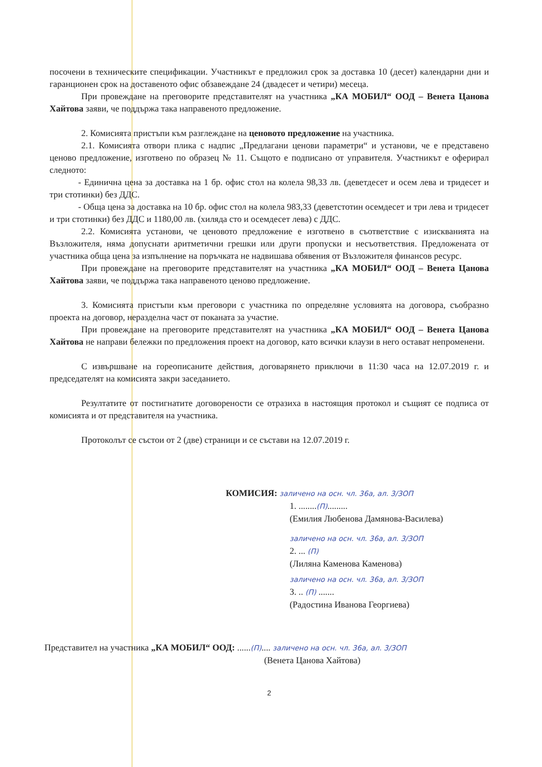посочени в техническите спецификации. Участникът е предложил срок за доставка 10 (десет) календарни дни и гаранционен срок на доставеното офис обзавеждане 24 (двадесет и четири) месеца.
При провеждане на преговорите представителят на участника „КА МОБИЛ“ ООД – Венета Цанова Хайтова заяви, че поддържа така направеното предложение.
2. Комисията пристъпи към разглеждане на ценовото предложение на участника.
2.1. Комисията отвори плика с надпис „Предлагани ценови параметри“ и установи, че е представено ценово предложение, изготвено по образец № 11. Същото е подписано от управителя. Участникът е оферирал следното:
- Единична цена за доставка на 1 бр. офис стол на колела 98,33 лв. (деветдесет и осем лева и тридесет и три стотинки) без ДДС.
- Обща цена за доставка на 10 бр. офис стол на колела 983,33 (деветстотин осемдесет и три лева и тридесет и три стотинки) без ДДС и 1180,00 лв. (хиляда сто и осемдесет лева) с ДДС.
2.2. Комисията установи, че ценовото предложение е изготвено в съответствие с изискванията на Възложителя, няма допуснати аритметични грешки или други пропуски и несъответствия. Предложената от участника обща цена за изпълнение на поръчката не надвишава обявения от Възложителя финансов ресурс.
При провеждане на преговорите представителят на участника „КА МОБИЛ“ ООД – Венета Цанова Хайтова заяви, че поддържа така направеното ценово предложение.
3. Комисията пристъпи към преговори с участника по определяне условията на договора, съобразно проекта на договор, неразделна част от поканата за участие.
При провеждане на преговорите представителят на участника „КА МОБИЛ“ ООД – Венета Цанова Хайтова не направи бележки по предложения проект на договор, като всички клаузи в него остават непроменени.
С извършване на гореописаните действия, договарянето приключи в 11:30 часа на 12.07.2019 г. и председателят на комисията закри заседанието.
Резултатите от постигнатите договорености се отразиха в настоящия протокол и същият се подписа от комисията и от представителя на участника.
Протоколът се състои от 2 (две) страници и се състави на 12.07.2019 г.
КОМИСИЯ: заличено на осн. чл. 36а, ал. 3/ЗОП
1. ........(П).........
(Емилия Любенова Дамянова-Василева)
заличено на осн. чл. 36а, ал. 3/ЗОП
2. ... (П)
(Лиляна Каменова Каменова)
заличено на осн. чл. 36а, ал. 3/ЗОП
3. .. (П) .......
(Радостина Иванова Георгиева)
Представител на участника „КА МОБИЛ“ ООД: ......(П).... заличено на осн. чл. 36а, ал. 3/ЗОП
(Венета Цанова Хайтова)
2